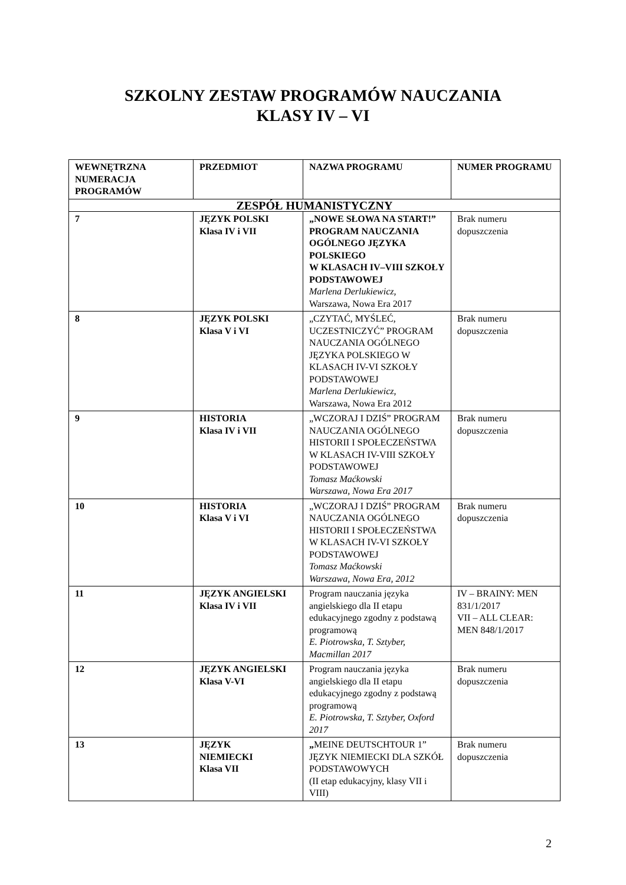SZKOLNY ZESTAW PROGRAMÓW NAUCZANIA
KLASY IV – VI
| WEWNĘTRZNA NUMERACJA PROGRAMÓW | PRZEDMIOT | NAZWA PROGRAMU | NUMER PROGRAMU |
| --- | --- | --- | --- |
| ZESPÓŁ HUMANISTYCZNY | | | |
| 7 | JĘZYK POLSKI Klasa IV i VII | „NOWE SŁOWA NA START!” PROGRAM NAUCZANIA OGÓLNEGO JĘZYKA POLSKIEGO W KLASACH IV–VIII SZKOŁY PODSTAWOWEJ Marlena Derlukiewicz, Warszawa, Nowa Era 2017 | Brak numeru dopuszczenia |
| 8 | JĘZYK POLSKI Klasa V i VI | „CZYTAĆ, MYŚLEĆ, UCZESTNICZYĆ” PROGRAM NAUCZANIA OGÓLNEGO JĘZYKA POLSKIEGO W KLASACH IV-VI SZKOŁY PODSTAWOWEJ Marlena Derlukiewicz, Warszawa, Nowa Era 2012 | Brak numeru dopuszczenia |
| 9 | HISTORIA Klasa IV i VII | „WCZORAJ I DZIŚ” PROGRAM NAUCZANIA OGÓLNEGO HISTORII I SPOŁECZEŃSTWA W KLASACH IV-VIII SZKOŁY PODSTAWOWEJ Tomasz Maćkowski Warszawa, Nowa Era 2017 | Brak numeru dopuszczenia |
| 10 | HISTORIA Klasa V i VI | „WCZORAJ I DZIŚ” PROGRAM NAUCZANIA OGÓLNEGO HISTORII I SPOŁECZEŃSTWA W KLASACH IV-VI SZKOŁY PODSTAWOWEJ Tomasz Maćkowski Warszawa, Nowa Era, 2012 | Brak numeru dopuszczenia |
| 11 | JĘZYK ANGIELSKI Klasa IV i VII | Program nauczania języka angielskiego dla II etapu edukacyjnego zgodny z podstawą programową E. Piotrowska, T. Sztyber, Macmillan 2017 | IV – BRAINY: MEN 831/1/2017 VII – ALL CLEAR: MEN 848/1/2017 |
| 12 | JĘZYK ANGIELSKI Klasa V-VI | Program nauczania języka angielskiego dla II etapu edukacyjnego zgodny z podstawą programową E. Piotrowska, T. Sztyber, Oxford 2017 | Brak numeru dopuszczenia |
| 13 | JĘZYK NIEMIECKI Klasa VII | „ MEINE DEUTSCHTOUR 1” JĘZYK NIEMIECKI DLA SZKÓŁ PODSTAWOWYCH (II etap edukacyjny, klasy VII i VIII) | Brak numeru dopuszczenia |
2